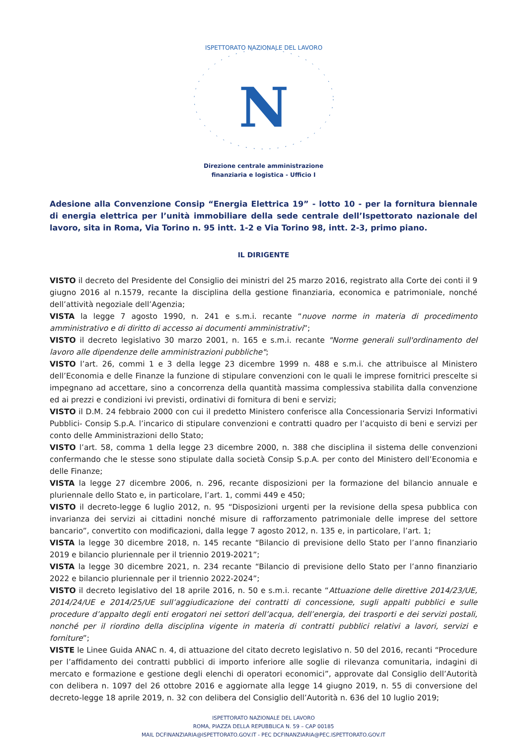ISPETTORATO NAZIONALE DEL LAVORO
N
Direzione centrale amministrazione
finanziaria e logistica - Ufficio I
Adesione alla Convenzione Consip “Energia Elettrica 19” - lotto 10 - per la fornitura biennale di energia elettrica per l’unità immobiliare della sede centrale dell’Ispettorato nazionale del lavoro, sita in Roma, Via Torino n. 95 intt. 1-2 e Via Torino 98, intt. 2-3, primo piano.
IL DIRIGENTE
VISTO il decreto del Presidente del Consiglio dei ministri del 25 marzo 2016, registrato alla Corte dei conti il 9 giugno 2016 al n.1579, recante la disciplina della gestione finanziaria, economica e patrimoniale, nonché dell’attività negoziale dell’Agenzia;
VISTA la legge 7 agosto 1990, n. 241 e s.m.i. recante “nuove norme in materia di procedimento amministrativo e di diritto di accesso ai documenti amministrativi”;
VISTO il decreto legislativo 30 marzo 2001, n. 165 e s.m.i. recante "Norme generali sull'ordinamento del lavoro alle dipendenze delle amministrazioni pubbliche";
VISTO l’art. 26, commi 1 e 3 della legge 23 dicembre 1999 n. 488 e s.m.i. che attribuisce al Ministero dell’Economia e delle Finanze la funzione di stipulare convenzioni con le quali le imprese fornitrici prescelte si impegnano ad accettare, sino a concorrenza della quantità massima complessiva stabilita dalla convenzione ed ai prezzi e condizioni ivi previsti, ordinativi di fornitura di beni e servizi;
VISTO il D.M. 24 febbraio 2000 con cui il predetto Ministero conferisce alla Concessionaria Servizi Informativi Pubblici- Consip S.p.A. l’incarico di stipulare convenzioni e contratti quadro per l’acquisto di beni e servizi per conto delle Amministrazioni dello Stato;
VISTO l’art. 58, comma 1 della legge 23 dicembre 2000, n. 388 che disciplina il sistema delle convenzioni confermando che le stesse sono stipulate dalla società Consip S.p.A. per conto del Ministero dell’Economia e delle Finanze;
VISTA la legge 27 dicembre 2006, n. 296, recante disposizioni per la formazione del bilancio annuale e pluriennale dello Stato e, in particolare, l’art. 1, commi 449 e 450;
VISTO il decreto-legge 6 luglio 2012, n. 95 “Disposizioni urgenti per la revisione della spesa pubblica con invarianza dei servizi ai cittadini nonché misure di rafforzamento patrimoniale delle imprese del settore bancario”, convertito con modificazioni, dalla legge 7 agosto 2012, n. 135 e, in particolare, l’art. 1;
VISTA la legge 30 dicembre 2018, n. 145 recante “Bilancio di previsione dello Stato per l’anno finanziario 2019 e bilancio pluriennale per il triennio 2019-2021”;
VISTA la legge 30 dicembre 2021, n. 234 recante “Bilancio di previsione dello Stato per l’anno finanziario 2022 e bilancio pluriennale per il triennio 2022-2024”;
VISTO il decreto legislativo del 18 aprile 2016, n. 50 e s.m.i. recante “Attuazione delle direttive 2014/23/UE, 2014/24/UE e 2014/25/UE sull’aggiudicazione dei contratti di concessione, sugli appalti pubblici e sulle procedure d’appalto degli enti erogatori nei settori dell’acqua, dell’energia, dei trasporti e dei servizi postali, nonché per il riordino della disciplina vigente in materia di contratti pubblici relativi a lavori, servizi e forniture”;
VISTE le Linee Guida ANAC n. 4, di attuazione del citato decreto legislativo n. 50 del 2016, recanti “Procedure per l’affidamento dei contratti pubblici di importo inferiore alle soglie di rilevanza comunitaria, indagini di mercato e formazione e gestione degli elenchi di operatori economici”, approvate dal Consiglio dell’Autorità con delibera n. 1097 del 26 ottobre 2016 e aggiornate alla legge 14 giugno 2019, n. 55 di conversione del decreto-legge 18 aprile 2019, n. 32 con delibera del Consiglio dell’Autorità n. 636 del 10 luglio 2019;
ISPETTORATO NAZIONALE DEL LAVORO
ROMA, PIAZZA DELLA REPUBBLICA N. 59 – CAP 00185
MAIL DCFINANZIARIA@ISPETTORATO.GOV.IT - PEC DCFINANZIARIA@PEC.ISPETTORATO.GOV.IT